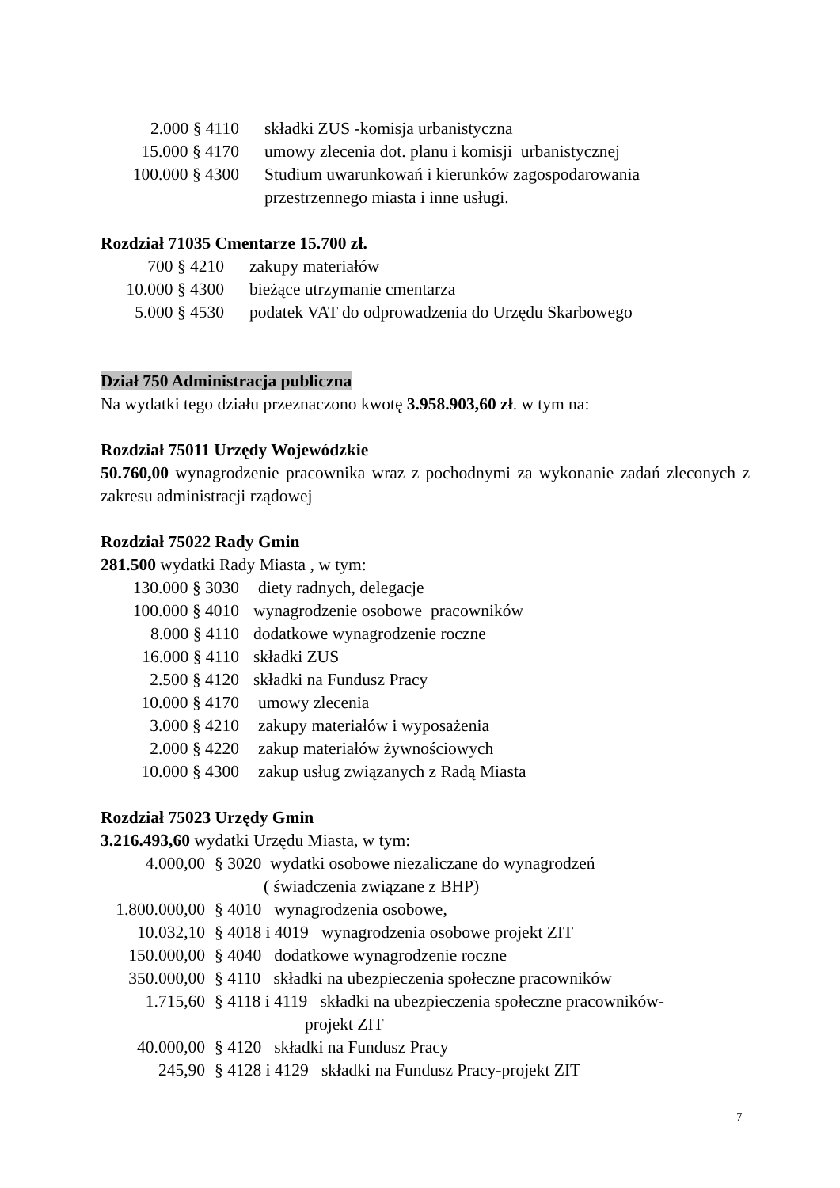2.000 § 4110 składki ZUS -komisja urbanistyczna
15.000 § 4170 umowy zlecenia dot. planu i komisji urbanistycznej
100.000 § 4300 Studium uwarunkowań i kierunków zagospodarowania
przestrzennego miasta i inne usługi.
Rozdział 71035 Cmentarze 15.700 zł.
700 § 4210 zakupy materiałów
10.000 § 4300 bieżące utrzymanie cmentarza
5.000 § 4530 podatek VAT do odprowadzenia do Urzędu Skarbowego
Dział 750 Administracja publiczna
Na wydatki tego działu przeznaczono kwotę 3.958.903,60 zł. w tym na:
Rozdział 75011 Urzędy Wojewódzkie
50.760,00 wynagrodzenie pracownika wraz z pochodnymi za wykonanie zadań zleconych z zakresu administracji rządowej
Rozdział 75022 Rady Gmin
281.500 wydatki Rady Miasta , w tym:
130.000 § 3030 diety radnych, delegacje
100.000 § 4010 wynagrodzenie osobowe pracowników
8.000 § 4110 dodatkowe wynagrodzenie roczne
16.000 § 4110 składki ZUS
2.500 § 4120 składki na Fundusz Pracy
10.000 § 4170 umowy zlecenia
3.000 § 4210 zakupy materiałów i wyposażenia
2.000 § 4220 zakup materiałów żywnościowych
10.000 § 4300 zakup usług związanych z Radą Miasta
Rozdział 75023 Urzędy Gmin
3.216.493,60 wydatki Urzędu Miasta, w tym:
4.000,00 § 3020 wydatki osobowe niezaliczane do wynagrodzeń
( świadczenia związane z BHP)
1.800.000,00 § 4010 wynagrodzenia osobowe,
10.032,10 § 4018 i 4019 wynagrodzenia osobowe projekt ZIT
150.000,00 § 4040 dodatkowe wynagrodzenie roczne
350.000,00 § 4110 składki na ubezpieczenia społeczne pracowników
1.715,60 § 4118 i 4119 składki na ubezpieczenia społeczne pracowników-
projekt ZIT
40.000,00 § 4120 składki na Fundusz Pracy
245,90 § 4128 i 4129 składki na Fundusz Pracy-projekt ZIT
7